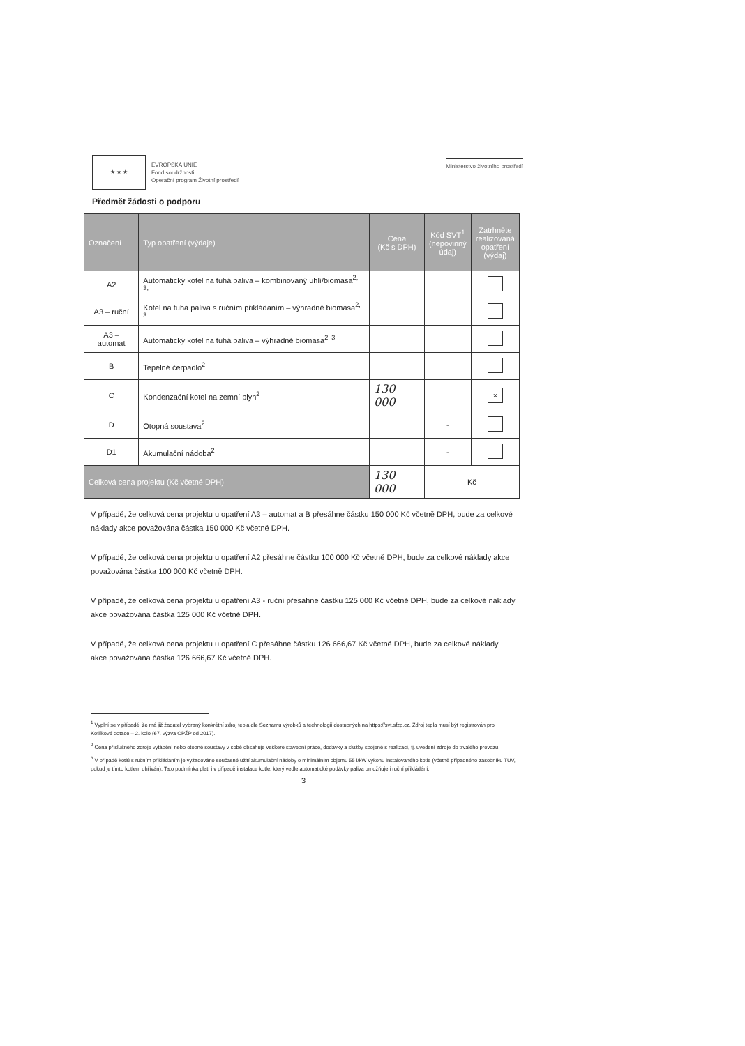★ ★ ★
EVROPSKÁ UNIE
Fond soudržnosti
Operační program Životní prostředí
Ministerstvo životního prostředí
Předmět žádosti o podporu
| Označení | Typ opatření (výdaje) | Cena (Kč s DPH) | Kód SVT<sup>1</sup> (nepovinný údaj) | Zatrhněte realizovaná opatření (výdaj) |
| --- | --- | --- | --- | --- |
| A2 | Automatický kotel na tuhá paliva – kombinovaný uhlí/biomasa<sup>2, 3,</sup> | | | |
| A3 – ruční | Kotel na tuhá paliva s ručním přikládáním – výhradně biomasa<sup>2, 3</sup> | | | |
| A3 – automat | Automatický kotel na tuhá paliva – výhradně biomasa<sup>2, 3</sup> | | | |
| B | Tepelné čerpadlo<sup>2</sup> | | | |
| C | Kondenzační kotel na zemní plyn<sup>2</sup> | 130 000 | | × |
| D | Otopná soustava<sup>2</sup> | | - | |
| D1 | Akumulační nádoba<sup>2</sup> | | - | |
| Celková cena projektu (Kč včetně DPH) | | 130 000 | Kč | |
V případě, že celková cena projektu u opatření A3 – automat a B přesáhne částku 150 000 Kč včetně DPH, bude za celkové náklady akce považována částka 150 000 Kč včetně DPH.
V případě, že celková cena projektu u opatření A2 přesáhne částku 100 000 Kč včetně DPH, bude za celkové náklady akce považována částka 100 000 Kč včetně DPH.
V případě, že celková cena projektu u opatření A3 - ruční přesáhne částku 125 000 Kč včetně DPH, bude za celkové náklady akce považována částka 125 000 Kč včetně DPH.
V případě, že celková cena projektu u opatření C přesáhne částku 126 666,67 Kč včetně DPH, bude za celkové náklady akce považována částka 126 666,67 Kč včetně DPH.
<sup>1</sup> Vyplní se v případě, že má již žadatel vybraný konkrétní zdroj tepla dle Seznamu výrobků a technologií dostupných na https://svt.sfzp.cz. Zdroj tepla musí být registrován pro Kotlíkové dotace – 2. kolo (67. výzva OPŽP od 2017).
<sup>2</sup> Cena příslušného zdroje vytápění nebo otopné soustavy v sobě obsahuje veškeré stavební práce, dodávky a služby spojené s realizací, tj. uvedení zdroje do trvalého provozu.
<sup>3</sup> V případě kotlů s ručním přikládáním je vyžadováno současné užití akumulační nádoby o minimálním objemu 55 l/kW výkonu instalovaného kotle (včetně případného zásobníku TUV, pokud je tímto kotlem ohříván). Tato podmínka platí i v případě instalace kotle, který vedle automatické podávky paliva umožňuje i ruční přikládání.
3